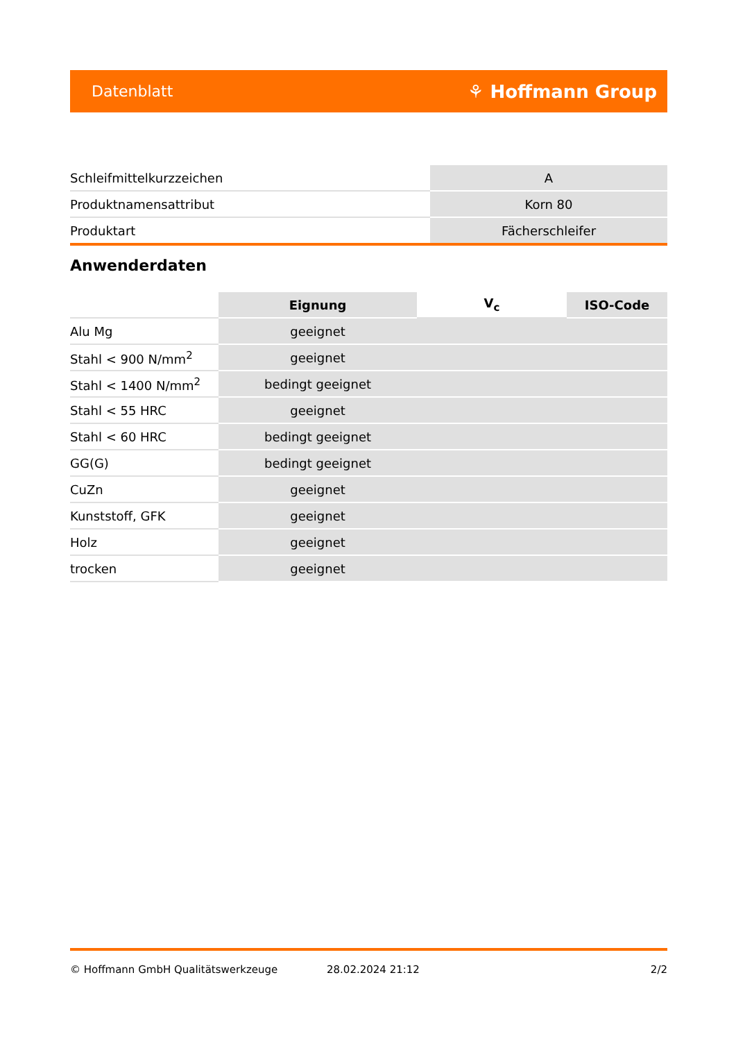Datenblatt ⚘ Hoffmann Group
| Schleifmittelkurzzeichen | A |
| Produktnamensattribut | Korn 80 |
| Produktart | Fächerschleifer |
Anwenderdaten
| | Eignung | V<sub>c</sub> | ISO-Code |
| --- | --- | --- | --- |
| Alu Mg | geeignet | | |
| Stahl < 900 N/mm<sup>2</sup> | geeignet | | |
| Stahl < 1400 N/mm<sup>2</sup> | bedingt geeignet | | |
| Stahl < 55 HRC | geeignet | | |
| Stahl < 60 HRC | bedingt geeignet | | |
| GG(G) | bedingt geeignet | | |
| CuZn | geeignet | | |
| Kunststoff, GFK | geeignet | | |
| Holz | geeignet | | |
| trocken | geeignet | | |
© Hoffmann GmbH Qualitätswerkzeuge 28.02.2024 21:12 2/2